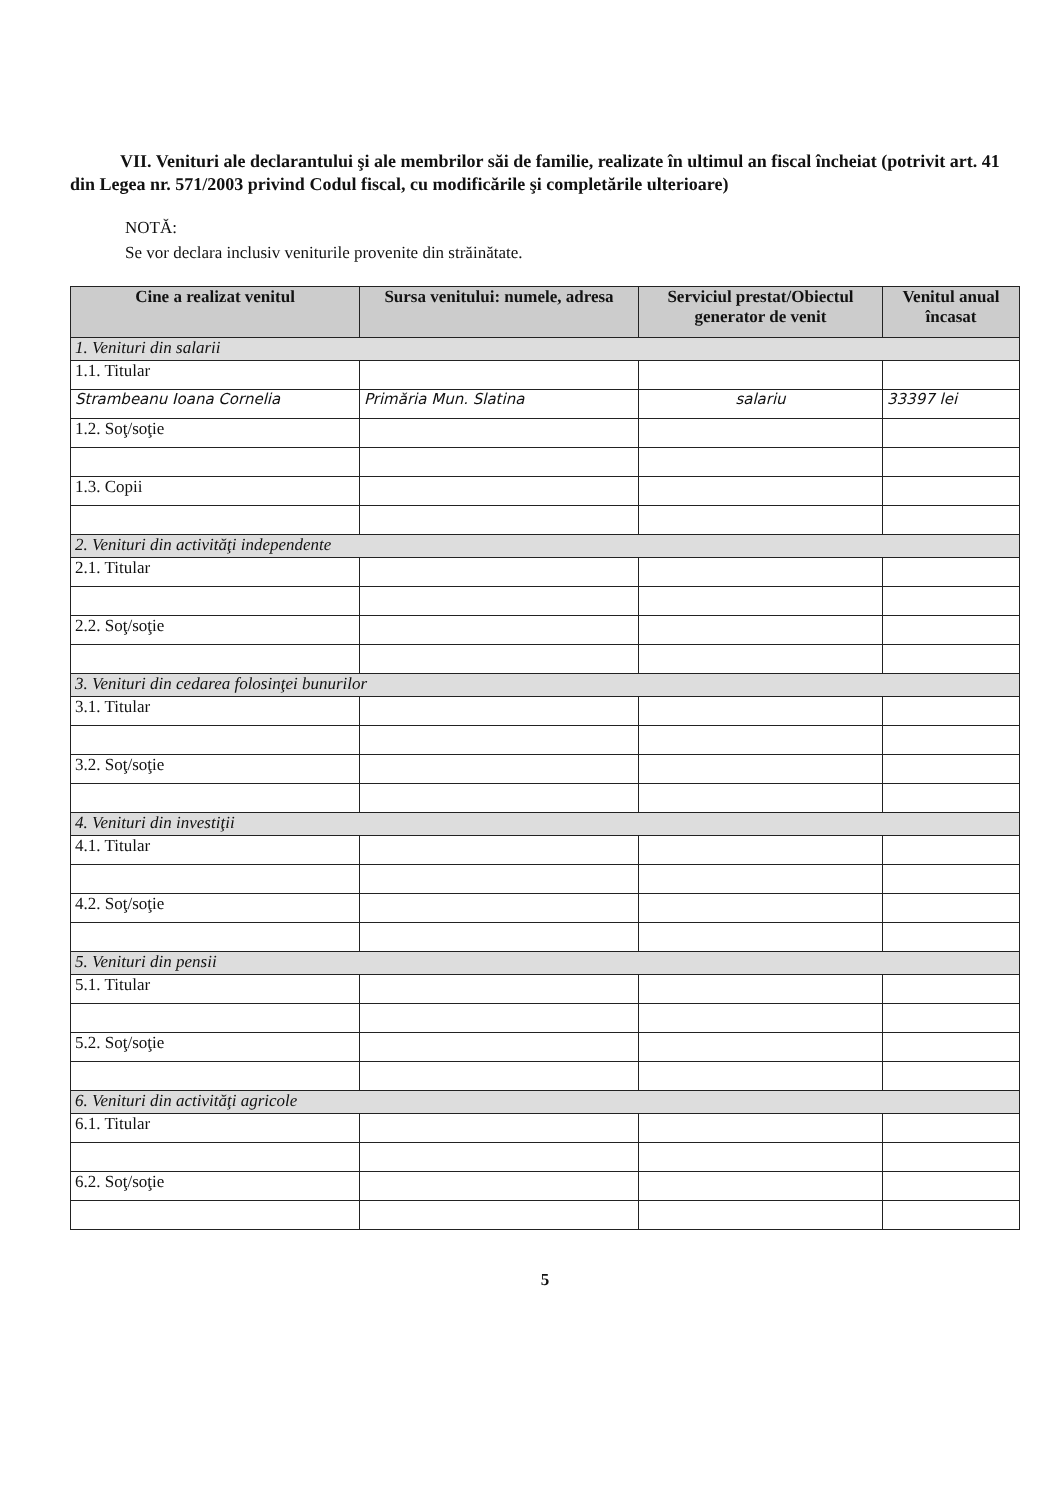VII. Venituri ale declarantului şi ale membrilor săi de familie, realizate în ultimul an fiscal încheiat (potrivit art. 41 din Legea nr. 571/2003 privind Codul fiscal, cu modificările şi completările ulterioare)
NOTĂ:
Se vor declara inclusiv veniturile provenite din străinătate.
| Cine a realizat venitul | Sursa venitului: numele, adresa | Serviciul prestat/Obiectul generator de venit | Venitul anual încasat |
| --- | --- | --- | --- |
| 1. Venituri din salarii | | | |
| 1.1. Titular | | | |
| Strambeanu Ioana Cornelia | Primăria Mun. Slatina | salariu | 33397 lei |
| 1.2. Soţ/soţie | | | |
| 1.3. Copii | | | |
| 2. Venituri din activităţi independente | | | |
| 2.1. Titular | | | |
| 2.2. Soţ/soţie | | | |
| 3. Venituri din cedarea folosinţei bunurilor | | | |
| 3.1. Titular | | | |
| 3.2. Soţ/soţie | | | |
| 4. Venituri din investiţii | | | |
| 4.1. Titular | | | |
| 4.2. Soţ/soţie | | | |
| 5. Venituri din pensii | | | |
| 5.1. Titular | | | |
| 5.2. Soţ/soţie | | | |
| 6. Venituri din activităţi agricole | | | |
| 6.1. Titular | | | |
| 6.2. Soţ/soţie | | | |
5